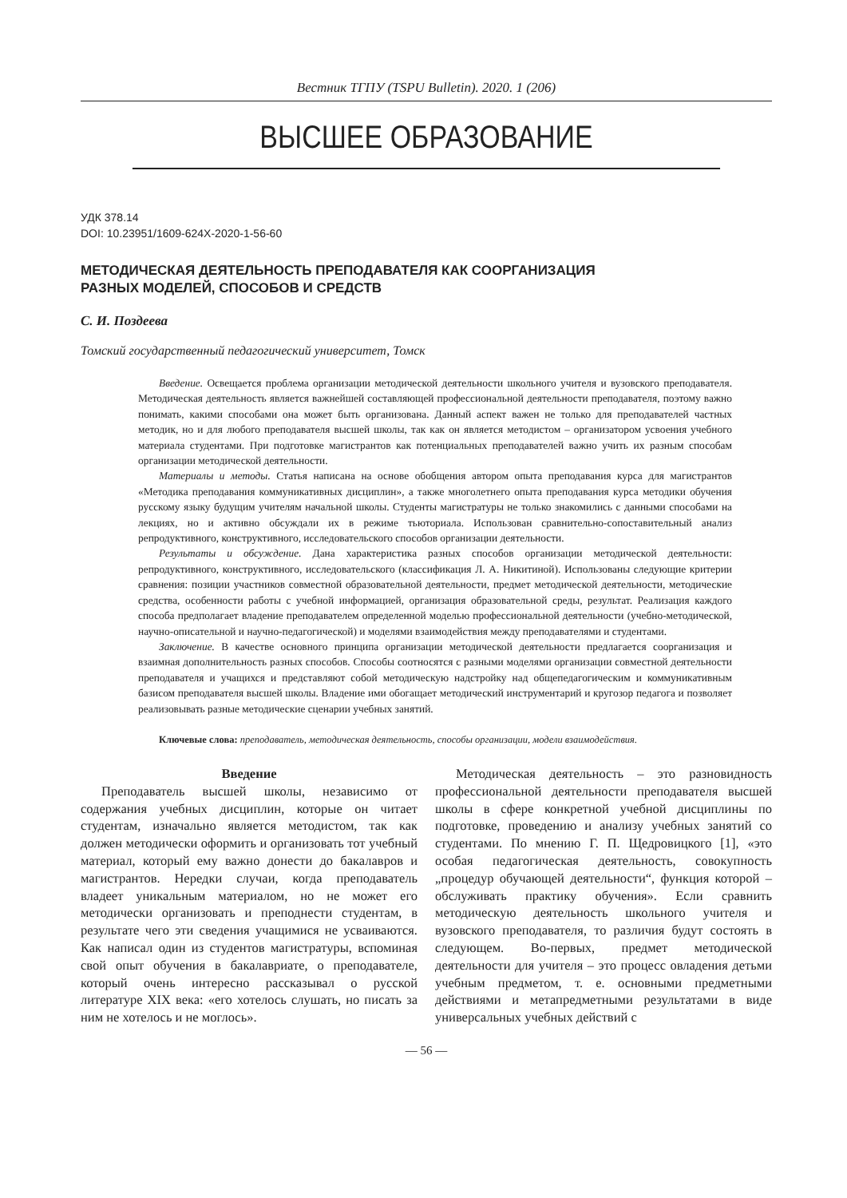Вестник ТГПУ (TSPU Bulletin). 2020. 1 (206)
ВЫСШЕЕ ОБРАЗОВАНИЕ
УДК 378.14
DOI: 10.23951/1609-624X-2020-1-56-60
МЕТОДИЧЕСКАЯ ДЕЯТЕЛЬНОСТЬ ПРЕПОДАВАТЕЛЯ КАК СООРГАНИЗАЦИЯ
РАЗНЫХ МОДЕЛЕЙ, СПОСОБОВ И СРЕДСТВ
С. И. Поздеева
Томский государственный педагогический университет, Томск
Введение. Освещается проблема организации методической деятельности школьного учителя и вузовского преподавателя. Методическая деятельность является важнейшей составляющей профессиональной деятельности преподавателя, поэтому важно понимать, какими способами она может быть организована. Данный аспект важен не только для преподавателей частных методик, но и для любого преподавателя высшей школы, так как он является методистом – организатором усвоения учебного материала студентами. При подготовке магистрантов как потенциальных преподавателей важно учить их разным способам организации методической деятельности.
Материалы и методы. Статья написана на основе обобщения автором опыта преподавания курса для магистрантов «Методика преподавания коммуникативных дисциплин», а также многолетнего опыта преподавания курса методики обучения русскому языку будущим учителям начальной школы. Студенты магистратуры не только знакомились с данными способами на лекциях, но и активно обсуждали их в режиме тьюториала. Использован сравнительно-сопоставительный анализ репродуктивного, конструктивного, исследовательского способов организации деятельности.
Результаты и обсуждение. Дана характеристика разных способов организации методической деятельности: репродуктивного, конструктивного, исследовательского (классификация Л. А. Никитиной). Использованы следующие критерии сравнения: позиции участников совместной образовательной деятельности, предмет методической деятельности, методические средства, особенности работы с учебной информацией, организация образовательной среды, результат. Реализация каждого способа предполагает владение преподавателем определенной моделью профессиональной деятельности (учебно-методической, научно-описательной и научно-педагогической) и моделями взаимодействия между преподавателями и студентами.
Заключение. В качестве основного принципа организации методической деятельности предлагается соорганизация и взаимная дополнительность разных способов. Способы соотносятся с разными моделями организации совместной деятельности преподавателя и учащихся и представляют собой методическую надстройку над общепедагогическим и коммуникативным базисом преподавателя высшей школы. Владение ими обогащает методический инструментарий и кругозор педагога и позволяет реализовывать разные методические сценарии учебных занятий.
Ключевые слова: преподаватель, методическая деятельность, способы организации, модели взаимодействия.
Введение
Преподаватель высшей школы, независимо от содержания учебных дисциплин, которые он читает студентам, изначально является методистом, так как должен методически оформить и организовать тот учебный материал, который ему важно донести до бакалавров и магистрантов. Нередки случаи, когда преподаватель владеет уникальным материалом, но не может его методически организовать и преподнести студентам, в результате чего эти сведения учащимися не усваиваются. Как написал один из студентов магистратуры, вспоминая свой опыт обучения в бакалавриате, о преподавателе, который очень интересно рассказывал о русской литературе XIX века: «его хотелось слушать, но писать за ним не хотелось и не моглось».
Методическая деятельность – это разновидность профессиональной деятельности преподавателя высшей школы в сфере конкретной учебной дисциплины по подготовке, проведению и анализу учебных занятий со студентами. По мнению Г. П. Щедровицкого [1], «это особая педагогическая деятельность, совокупность „процедур обучающей деятельности“, функция которой – обслуживать практику обучения». Если сравнить методическую деятельность школьного учителя и вузовского преподавателя, то различия будут состоять в следующем. Во-первых, предмет методической деятельности для учителя – это процесс овладения детьми учебным предметом, т. е. основными предметными действиями и метапредметными результатами в виде универсальных учебных действий с
— 56 —